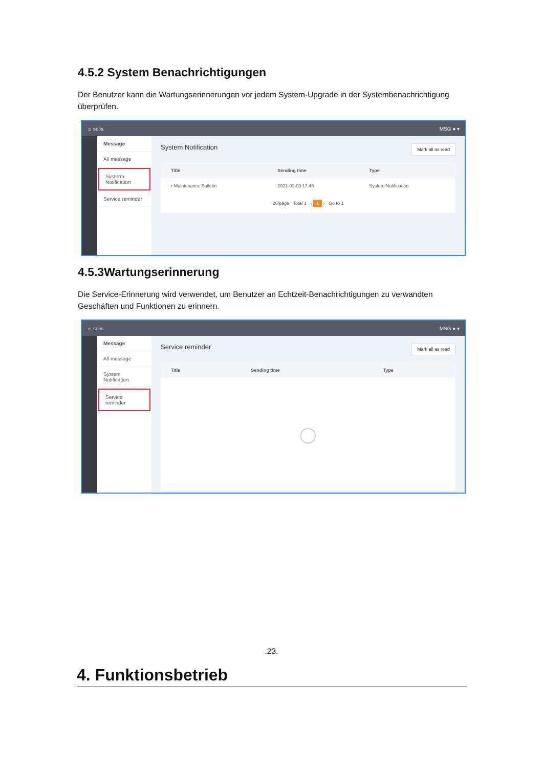4.5.2 System Benachrichtigungen
Der Benutzer kann die Wartungserinnerungen vor jedem System-Upgrade in der Systembenachrichtigung überprüfen.
☼ solis MSG ● ▾
Message
All message
Systerm Notification
Service reminder
System Notification Mark all as read
| Title | Sending time | Type |
| --- | --- | --- |
| • Maintenance Bulletin | 2021-01-03 17:45 | System Notification |
| 20/page Total 1 ‹ 1 › Go to 1 | | |
4.5.3Wartungserinnerung
Die Service-Erinnerung wird verwendet, um Benutzer an Echtzeit-Benachrichtigungen zu verwandten Geschäften und Funktionen zu erinnern.
☼ solis MSG ● ▾
Message
All message
System Notification
Service reminder
Service reminder Mark all as read
| Title | Sending time | Type |
| --- | --- | --- |
| ◯ | | |
.23.
4. Funktionsbetrieb